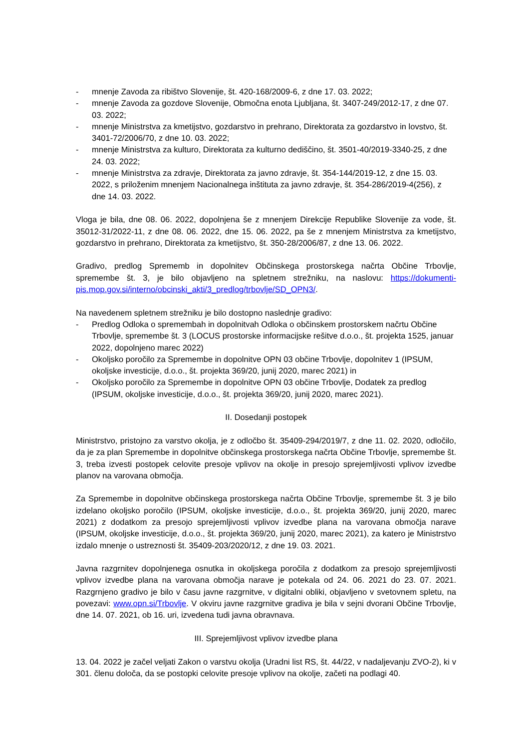- mnenje Zavoda za ribištvo Slovenije, št. 420-168/2009-6, z dne 17. 03. 2022;
- mnenje Zavoda za gozdove Slovenije, Območna enota Ljubljana, št. 3407-249/2012-17, z dne 07. 03. 2022;
- mnenje Ministrstva za kmetijstvo, gozdarstvo in prehrano, Direktorata za gozdarstvo in lovstvo, št. 3401-72/2006/70, z dne 10. 03. 2022;
- mnenje Ministrstva za kulturo, Direktorata za kulturno dediščino, št. 3501-40/2019-3340-25, z dne 24. 03. 2022;
- mnenje Ministrstva za zdravje, Direktorata za javno zdravje, št. 354-144/2019-12, z dne 15. 03. 2022, s priloženim mnenjem Nacionalnega inštituta za javno zdravje, št. 354-286/2019-4(256), z dne 14. 03. 2022.
Vloga je bila, dne 08. 06. 2022, dopolnjena še z mnenjem Direkcije Republike Slovenije za vode, št. 35012-31/2022-11, z dne 08. 06. 2022, dne 15. 06. 2022, pa še z mnenjem Ministrstva za kmetijstvo, gozdarstvo in prehrano, Direktorata za kmetijstvo, št. 350-28/2006/87, z dne 13. 06. 2022.
Gradivo, predlog Sprememb in dopolnitev Občinskega prostorskega načrta Občine Trbovlje, spremembe št. 3, je bilo objavljeno na spletnem strežniku, na naslovu: https://dokumenti-pis.mop.gov.si/interno/obcinski_akti/3_predlog/trbovlje/SD_OPN3/.
Na navedenem spletnem strežniku je bilo dostopno naslednje gradivo:
- Predlog Odloka o spremembah in dopolnitvah Odloka o občinskem prostorskem načrtu Občine Trbovlje, spremembe št. 3 (LOCUS prostorske informacijske rešitve d.o.o., št. projekta 1525, januar 2022, dopolnjeno marec 2022)
- Okoljsko poročilo za Spremembe in dopolnitve OPN 03 občine Trbovlje, dopolnitev 1 (IPSUM, okoljske investicije, d.o.o., št. projekta 369/20, junij 2020, marec 2021) in
- Okoljsko poročilo za Spremembe in dopolnitve OPN 03 občine Trbovlje, Dodatek za predlog (IPSUM, okoljske investicije, d.o.o., št. projekta 369/20, junij 2020, marec 2021).
II. Dosedanji postopek
Ministrstvo, pristojno za varstvo okolja, je z odločbo št. 35409-294/2019/7, z dne 11. 02. 2020, odločilo, da je za plan Spremembe in dopolnitve občinskega prostorskega načrta Občine Trbovlje, spremembe št. 3, treba izvesti postopek celovite presoje vplivov na okolje in presojo sprejemljivosti vplivov izvedbe planov na varovana območja.
Za Spremembe in dopolnitve občinskega prostorskega načrta Občine Trbovlje, spremembe št. 3 je bilo izdelano okoljsko poročilo (IPSUM, okoljske investicije, d.o.o., št. projekta 369/20, junij 2020, marec 2021) z dodatkom za presojo sprejemljivosti vplivov izvedbe plana na varovana območja narave (IPSUM, okoljske investicije, d.o.o., št. projekta 369/20, junij 2020, marec 2021), za katero je Ministrstvo izdalo mnenje o ustreznosti št. 35409-203/2020/12, z dne 19. 03. 2021.
Javna razgrnitev dopolnjenega osnutka in okoljskega poročila z dodatkom za presojo sprejemljivosti vplivov izvedbe plana na varovana območja narave je potekala od 24. 06. 2021 do 23. 07. 2021. Razgrnjeno gradivo je bilo v času javne razgrnitve, v digitalni obliki, objavljeno v svetovnem spletu, na povezavi: www.opn.si/Trbovlje. V okviru javne razgrnitve gradiva je bila v sejni dvorani Občine Trbovlje, dne 14. 07. 2021, ob 16. uri, izvedena tudi javna obravnava.
III. Sprejemljivost vplivov izvedbe plana
13. 04. 2022 je začel veljati Zakon o varstvu okolja (Uradni list RS, št. 44/22, v nadaljevanju ZVO-2), ki v 301. členu določa, da se postopki celovite presoje vplivov na okolje, začeti na podlagi 40.